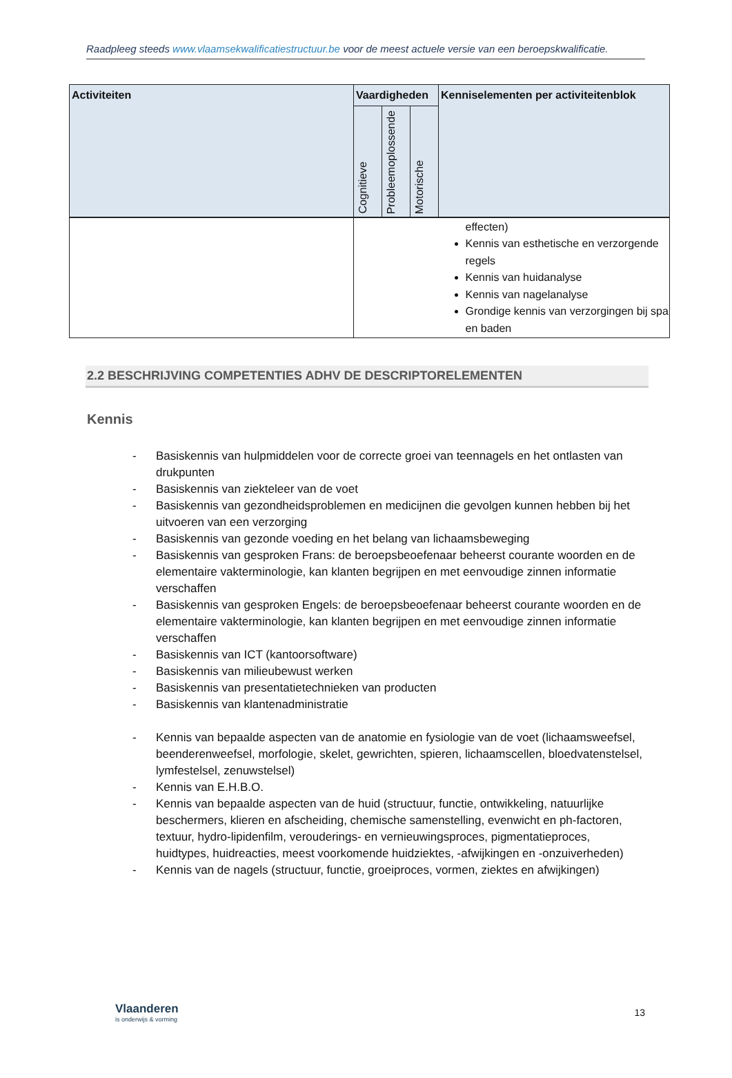Raadpleeg steeds www.vlaamsekwalificatiestructuur.be voor de meest actuele versie van een beroepskwalificatie.
| Activiteiten | Vaardigheden | | | Kenniselementen per activiteitenblok |
| --- | --- | --- | --- | --- |
| | Cognitieve | Probleemoplossende | Motorische | |
| | | | | effecten) Kennis van esthetische en verzorgende regels Kennis van huidanalyse Kennis van nagelanalyse Grondige kennis van verzorgingen bij spa en baden |
2.2 BESCHRIJVING COMPETENTIES ADHV DE DESCRIPTORELEMENTEN
Kennis
- Basiskennis van hulpmiddelen voor de correcte groei van teennagels en het ontlasten van drukpunten
- Basiskennis van ziekteleer van de voet
- Basiskennis van gezondheidsproblemen en medicijnen die gevolgen kunnen hebben bij het uitvoeren van een verzorging
- Basiskennis van gezonde voeding en het belang van lichaamsbeweging
- Basiskennis van gesproken Frans: de beroepsbeoefenaar beheerst courante woorden en de elementaire vakterminologie, kan klanten begrijpen en met eenvoudige zinnen informatie verschaffen
- Basiskennis van gesproken Engels: de beroepsbeoefenaar beheerst courante woorden en de elementaire vakterminologie, kan klanten begrijpen en met eenvoudige zinnen informatie verschaffen
- Basiskennis van ICT (kantoorsoftware)
- Basiskennis van milieubewust werken
- Basiskennis van presentatietechnieken van producten
- Basiskennis van klantenadministratie
- Kennis van bepaalde aspecten van de anatomie en fysiologie van de voet (lichaamsweefsel, beenderenweefsel, morfologie, skelet, gewrichten, spieren, lichaamscellen, bloedvatenstelsel, lymfestelsel, zenuwstelsel)
- Kennis van E.H.B.O.
- Kennis van bepaalde aspecten van de huid (structuur, functie, ontwikkeling, natuurlijke beschermers, klieren en afscheiding, chemische samenstelling, evenwicht en ph-factoren, textuur, hydro-lipidenfilm, verouderings- en vernieuwingsproces, pigmentatieproces, huidtypes, huidreacties, meest voorkomende huidziektes, -afwijkingen en -onzuiverheden)
- Kennis van de nagels (structuur, functie, groeiproces, vormen, ziektes en afwijkingen)
Vlaanderen
is onderwijs & vorming
13